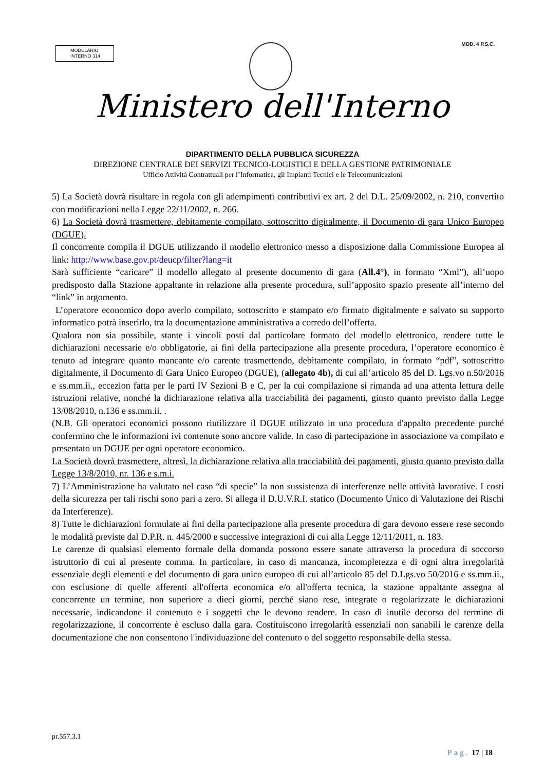MODULARIO
INTERNO 314
MOD. 4 P.S.C.
Ministero dell'Interno
DIPARTIMENTO DELLA PUBBLICA SICUREZZA
DIREZIONE CENTRALE DEI SERVIZI TECNICO-LOGISTICI E DELLA GESTIONE PATRIMONIALE
Ufficio Attività Contrattuali per l’Informatica, gli Impianti Tecnici e le Telecomunicazioni
5) La Società dovrà risultare in regola con gli adempimenti contributivi ex art. 2 del D.L. 25/09/2002, n. 210, convertito con modificazioni nella Legge 22/11/2002, n. 266.
6) La Società dovrà trasmettere, debitamente compilato, sottoscritto digitalmente, il Documento di gara Unico Europeo (DGUE).
Il concorrente compila il DGUE utilizzando il modello elettronico messo a disposizione dalla Commissione Europea al link: http://www.base.gov.pt/deucp/filter?lang=it
Sarà sufficiente “caricare” il modello allegato al presente documento di gara (All.4°), in formato “Xml”), all’uopo predisposto dalla Stazione appaltante in relazione alla presente procedura, sull’apposito spazio presente all’interno del “link” in argomento.
L’operatore economico dopo averlo compilato, sottoscritto e stampato e/o firmato digitalmente e salvato su supporto informatico potrà inserirlo, tra la documentazione amministrativa a corredo dell’offerta.
Qualora non sia possibile, stante i vincoli posti dal particolare formato del modello elettronico, rendere tutte le dichiarazioni necessarie e/o obbligatorie, ai fini della partecipazione alla presente procedura, l’operatore economico è tenuto ad integrare quanto mancante e/o carente trasmettendo, debitamente compilato, in formato “pdf”, sottoscritto digitalmente, il Documento di Gara Unico Europeo (DGUE), (allegato 4b), di cui all’articolo 85 del D. Lgs.vo n.50/2016 e ss.mm.ii., eccezion fatta per le parti IV Sezioni B e C, per la cui compilazione si rimanda ad una attenta lettura delle istruzioni relative, nonché la dichiarazione relativa alla tracciabilità dei pagamenti, giusto quanto previsto dalla Legge 13/08/2010, n.136 e ss.mm.ii. .
(N.B. Gli operatori economici possono riutilizzare il DGUE utilizzato in una procedura d'appalto precedente purché confermino che le informazioni ivi contenute sono ancore valide. In caso di partecipazione in associazione va compilato e presentato un DGUE per ogni operatore economico.
La Società dovrà trasmettere, altresì, la dichiarazione relativa alla tracciabilità dei pagamenti, giusto quanto previsto dalla Legge 13/8/2010, nr. 136 e s.m.i.
7) L’Amministrazione ha valutato nel caso “di specie” la non sussistenza di interferenze nelle attività lavorative. I costi della sicurezza per tali rischi sono pari a zero. Si allega il D.U.V.R.I. statico (Documento Unico di Valutazione dei Rischi da Interferenze).
8) Tutte le dichiarazioni formulate ai fini della partecipazione alla presente procedura di gara devono essere rese secondo le modalità previste dal D.P.R. n. 445/2000 e successive integrazioni di cui alla Legge 12/11/2011, n. 183.
Le carenze di qualsiasi elemento formale della domanda possono essere sanate attraverso la procedura di soccorso istruttorio di cui al presente comma. In particolare, in caso di mancanza, incompletezza e di ogni altra irregolarità essenziale degli elementi e del documento di gara unico europeo di cui all’articolo 85 del D.Lgs.vo 50/2016 e ss.mm.ii., con esclusione di quelle afferenti all'offerta economica e/o all'offerta tecnica, la stazione appaltante assegna al concorrente un termine, non superiore a dieci giorni, perché siano rese, integrate o regolarizzate le dichiarazioni necessarie, indicandone il contenuto e i soggetti che le devono rendere. In caso di inutile decorso del termine di regolarizzazione, il concorrente è escluso dalla gara. Costituiscono irregolarità essenziali non sanabili le carenze della documentazione che non consentono l'individuazione del contenuto o del soggetto responsabile della stessa.
pr.557.3.1
Pag. 17 | 18